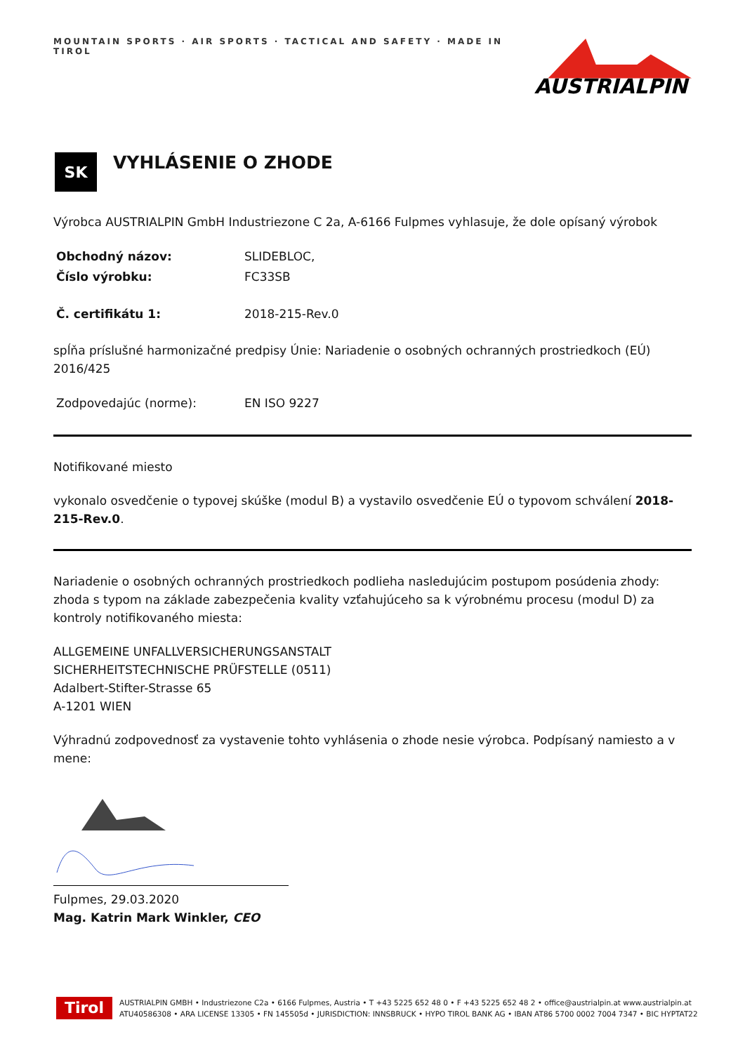MOUNTAIN SPORTS · AIR SPORTS · TACTICAL AND SAFETY · MADE IN TIROL
AUSTRIALPIN
SK VYHLÁSENIE O ZHODE
Výrobca AUSTRIALPIN GmbH Industriezone C 2a, A-6166 Fulpmes vyhlasuje, že dole opísaný výrobok
Obchodný názov: SLIDEBLOC,
Číslo výrobku: FC33SB
Č. certifikátu 1: 2018-215-Rev.0
spĺňa príslušné harmonizačné predpisy Únie: Nariadenie o osobných ochranných prostriedkoch (EÚ) 2016/425
Zodpovedajúc (norme): EN ISO 9227
Notifikované miesto
vykonalo osvedčenie o typovej skúške (modul B) a vystavilo osvedčenie EÚ o typovom schválení 2018-215-Rev.0.
Nariadenie o osobných ochranných prostriedkoch podlieha nasledujúcim postupom posúdenia zhody: zhoda s typom na základe zabezpečenia kvality vzťahujúceho sa k výrobnému procesu (modul D) za kontroly notifikovaného miesta:
ALLGEMEINE UNFALLVERSICHERUNGSANSTALT
SICHERHEITSTECHNISCHE PRÜFSTELLE (0511)
Adalbert-Stifter-Strasse 65
A-1201 WIEN
Výhradnú zodpovednosť za vystavenie tohto vyhlásenia o zhode nesie výrobca. Podpísaný namiesto a v mene:
Fulpmes, 29.03.2020
Mag. Katrin Mark Winkler, CEO
Tirol
AUSTRIALPIN GMBH • Industriezone C2a • 6166 Fulpmes, Austria • T +43 5225 652 48 0 • F +43 5225 652 48 2 • office@austrialpin.at www.austrialpin.at
ATU40586308 • ARA LICENSE 13305 • FN 145505d • JURISDICTION: INNSBRUCK • HYPO TIROL BANK AG • IBAN AT86 5700 0002 7004 7347 • BIC HYPTAT22